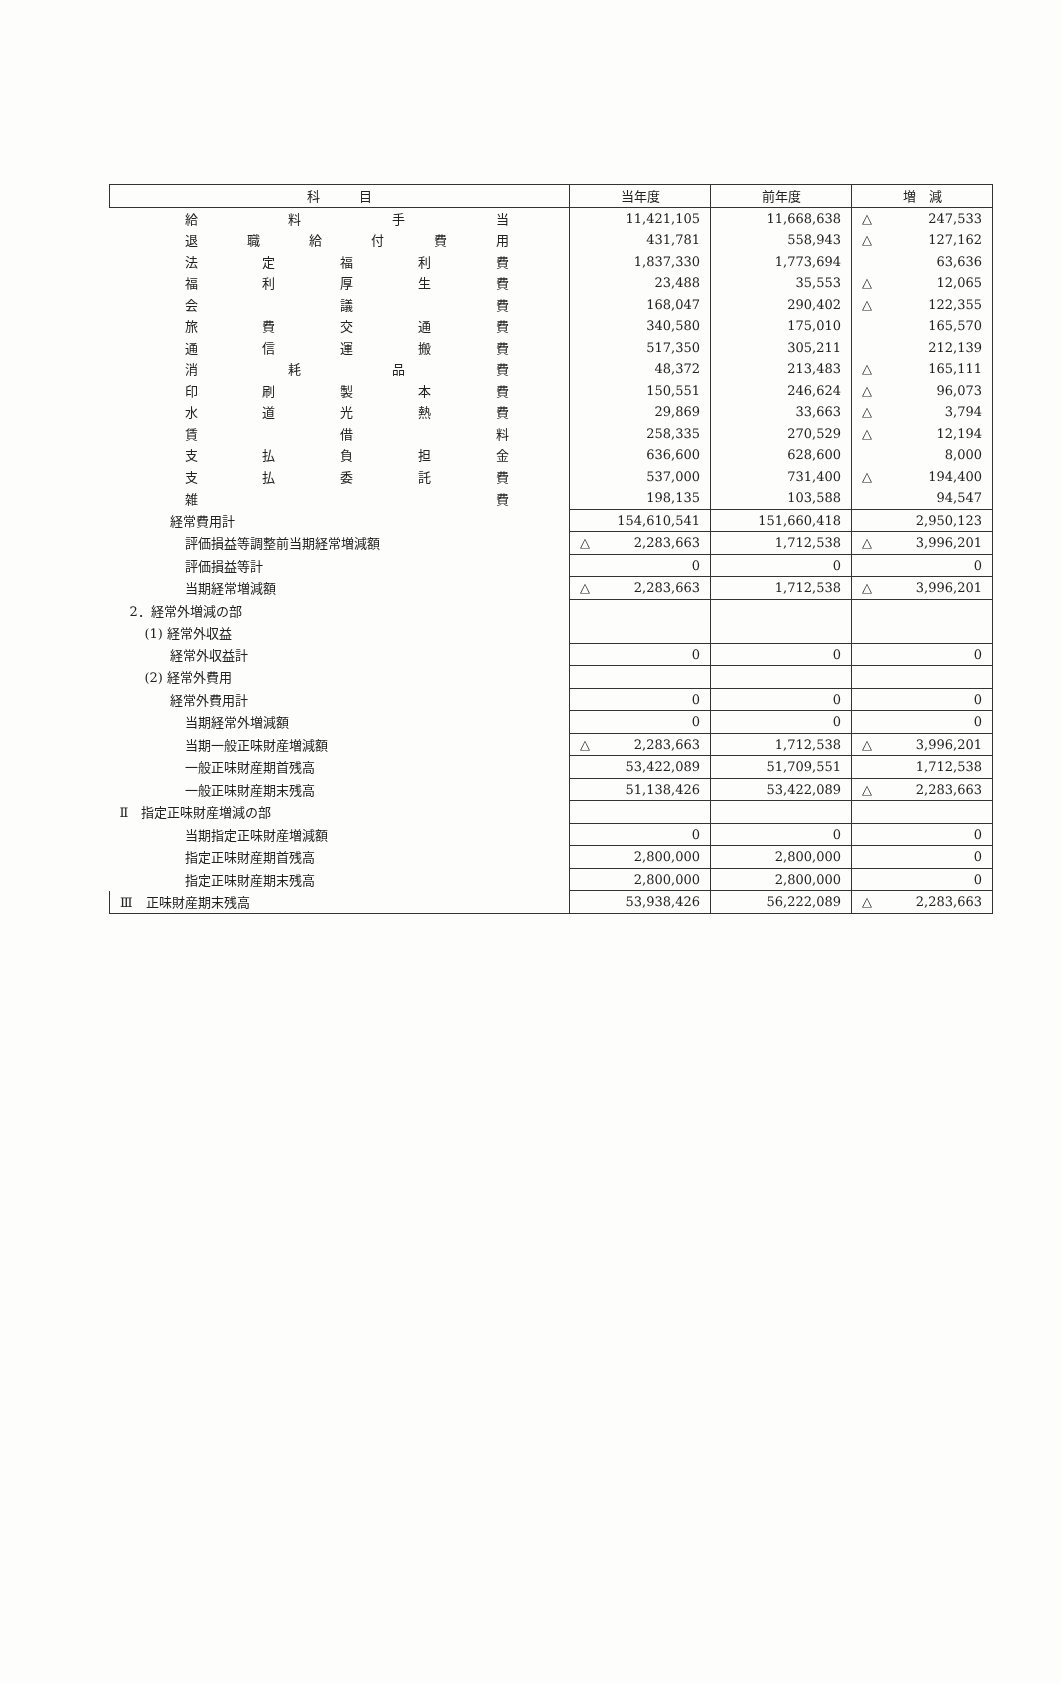| 科 目 | 当年度 | 前年度 | 増 減 |
| --- | --- | --- | --- |
| 給 料 手 当 | 11,421,105 | 11,668,638 | △ 247,533 |
| 退 職 給 付 費 用 | 431,781 | 558,943 | △ 127,162 |
| 法 定 福 利 費 | 1,837,330 | 1,773,694 | 63,636 |
| 福 利 厚 生 費 | 23,488 | 35,553 | △ 12,065 |
| 会 議 費 | 168,047 | 290,402 | △ 122,355 |
| 旅 費 交 通 費 | 340,580 | 175,010 | 165,570 |
| 通 信 運 搬 費 | 517,350 | 305,211 | 212,139 |
| 消 耗 品 費 | 48,372 | 213,483 | △ 165,111 |
| 印 刷 製 本 費 | 150,551 | 246,624 | △ 96,073 |
| 水 道 光 熱 費 | 29,869 | 33,663 | △ 3,794 |
| 賃 借 料 | 258,335 | 270,529 | △ 12,194 |
| 支 払 負 担 金 | 636,600 | 628,600 | 8,000 |
| 支 払 委 託 費 | 537,000 | 731,400 | △ 194,400 |
| 雑 費 | 198,135 | 103,588 | 94,547 |
| 経常費用計 | 154,610,541 | 151,660,418 | 2,950,123 |
| 評価損益等調整前当期経常増減額 | △ 2,283,663 | 1,712,538 | △ 3,996,201 |
| 評価損益等計 | 0 | 0 | 0 |
| 当期経常増減額 | △ 2,283,663 | 1,712,538 | △ 3,996,201 |
| 2．経常外増減の部 | | | |
| (1) 経常外収益 | | | |
| 経常外収益計 | 0 | 0 | 0 |
| (2) 経常外費用 | | | |
| 経常外費用計 | 0 | 0 | 0 |
| 当期経常外増減額 | 0 | 0 | 0 |
| 当期一般正味財産増減額 | △ 2,283,663 | 1,712,538 | △ 3,996,201 |
| 一般正味財産期首残高 | 53,422,089 | 51,709,551 | 1,712,538 |
| 一般正味財産期末残高 | 51,138,426 | 53,422,089 | △ 2,283,663 |
| Ⅱ 指定正味財産増減の部 | | | |
| 当期指定正味財産増減額 | 0 | 0 | 0 |
| 指定正味財産期首残高 | 2,800,000 | 2,800,000 | 0 |
| 指定正味財産期末残高 | 2,800,000 | 2,800,000 | 0 |
| Ⅲ 正味財産期末残高 | 53,938,426 | 56,222,089 | △ 2,283,663 |